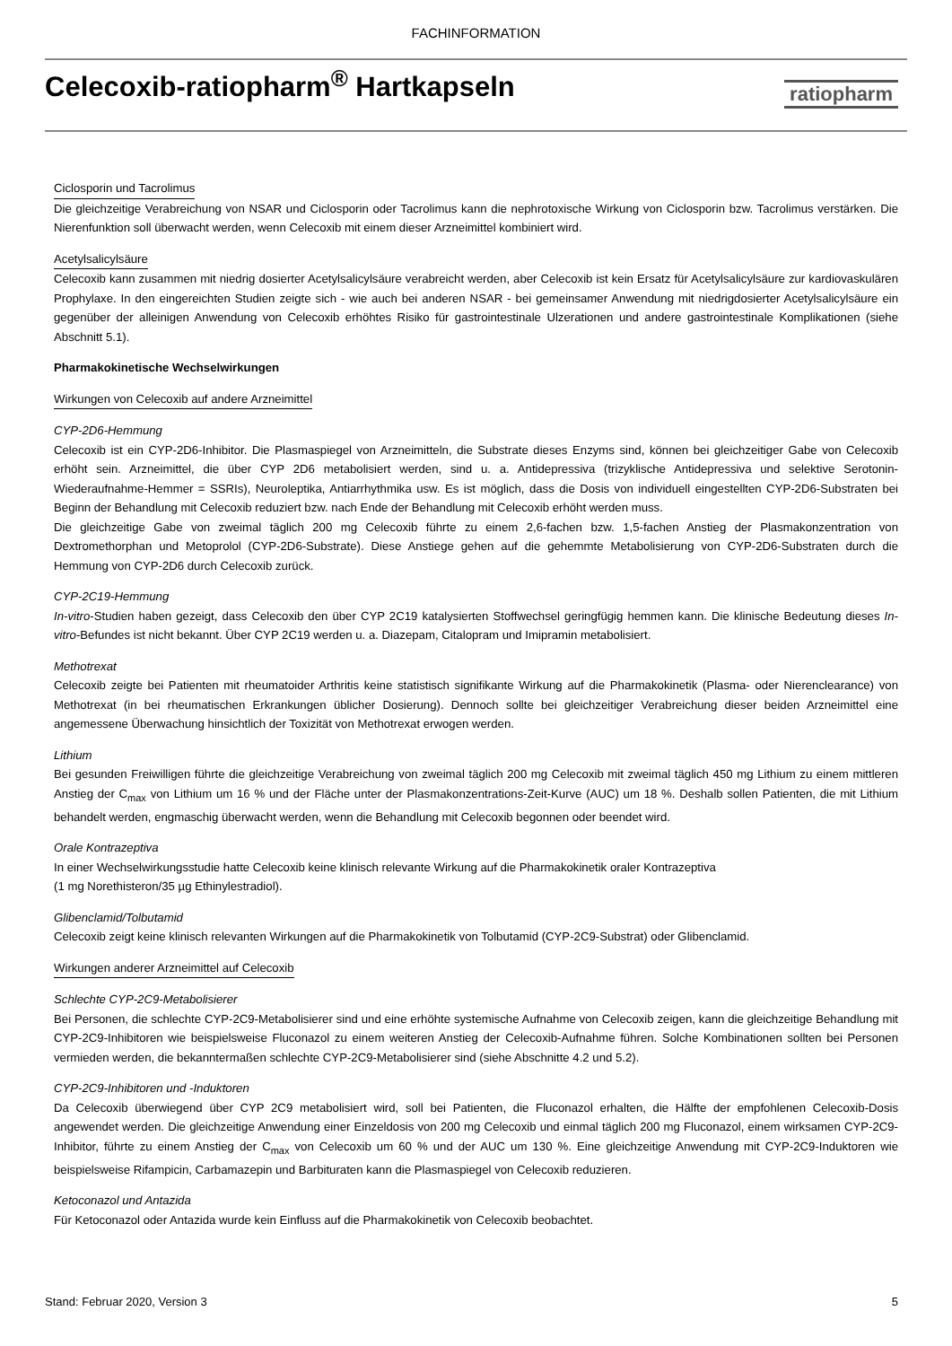FACHINFORMATION
Celecoxib-ratiopharm<sup>®</sup> Hartkapseln
ratiopharm
Ciclosporin und Tacrolimus
Die gleichzeitige Verabreichung von NSAR und Ciclosporin oder Tacrolimus kann die nephrotoxische Wirkung von Ciclosporin bzw. Tacrolimus verstärken. Die Nierenfunktion soll überwacht werden, wenn Celecoxib mit einem dieser Arzneimittel kombiniert wird.
Acetylsalicylsäure
Celecoxib kann zusammen mit niedrig dosierter Acetylsalicylsäure verabreicht werden, aber Celecoxib ist kein Ersatz für Acetylsalicylsäure zur kardiovaskulären Prophylaxe. In den eingereichten Studien zeigte sich - wie auch bei anderen NSAR - bei gemeinsamer Anwendung mit niedrigdosierter Acetylsalicylsäure ein gegenüber der alleinigen Anwendung von Celecoxib erhöhtes Risiko für gastrointestinale Ulzerationen und andere gastrointestinale Komplikationen (siehe Abschnitt 5.1).
Pharmakokinetische Wechselwirkungen
Wirkungen von Celecoxib auf andere Arzneimittel
CYP-2D6-Hemmung
Celecoxib ist ein CYP-2D6-Inhibitor. Die Plasmaspiegel von Arzneimitteln, die Substrate dieses Enzyms sind, können bei gleichzeitiger Gabe von Celecoxib erhöht sein. Arzneimittel, die über CYP 2D6 metabolisiert werden, sind u. a. Antidepressiva (trizyklische Antidepressiva und selektive Serotonin-Wiederaufnahme-Hemmer = SSRIs), Neuroleptika, Antiarrhythmika usw. Es ist möglich, dass die Dosis von individuell eingestellten CYP-2D6-Substraten bei Beginn der Behandlung mit Celecoxib reduziert bzw. nach Ende der Behandlung mit Celecoxib erhöht werden muss.
Die gleichzeitige Gabe von zweimal täglich 200 mg Celecoxib führte zu einem 2,6-fachen bzw. 1,5-fachen Anstieg der Plasmakonzentration von Dextromethorphan und Metoprolol (CYP-2D6-Substrate). Diese Anstiege gehen auf die gehemmte Metabolisierung von CYP-2D6-Substraten durch die Hemmung von CYP-2D6 durch Celecoxib zurück.
CYP-2C19-Hemmung
In-vitro-Studien haben gezeigt, dass Celecoxib den über CYP 2C19 katalysierten Stoffwechsel geringfügig hemmen kann. Die klinische Bedeutung dieses In-vitro-Befundes ist nicht bekannt. Über CYP 2C19 werden u. a. Diazepam, Citalopram und Imipramin metabolisiert.
Methotrexat
Celecoxib zeigte bei Patienten mit rheumatoider Arthritis keine statistisch signifikante Wirkung auf die Pharmakokinetik (Plasma- oder Nierenclearance) von Methotrexat (in bei rheumatischen Erkrankungen üblicher Dosierung). Dennoch sollte bei gleichzeitiger Verabreichung dieser beiden Arzneimittel eine angemessene Überwachung hinsichtlich der Toxizität von Methotrexat erwogen werden.
Lithium
Bei gesunden Freiwilligen führte die gleichzeitige Verabreichung von zweimal täglich 200 mg Celecoxib mit zweimal täglich 450 mg Lithium zu einem mittleren Anstieg der C<sub>max</sub> von Lithium um 16 % und der Fläche unter der Plasmakonzentrations-Zeit-Kurve (AUC) um 18 %. Deshalb sollen Patienten, die mit Lithium behandelt werden, engmaschig überwacht werden, wenn die Behandlung mit Celecoxib begonnen oder beendet wird.
Orale Kontrazeptiva
In einer Wechselwirkungsstudie hatte Celecoxib keine klinisch relevante Wirkung auf die Pharmakokinetik oraler Kontrazeptiva
(1 mg Norethisteron/35 µg Ethinylestradiol).
Glibenclamid/Tolbutamid
Celecoxib zeigt keine klinisch relevanten Wirkungen auf die Pharmakokinetik von Tolbutamid (CYP-2C9-Substrat) oder Glibenclamid.
Wirkungen anderer Arzneimittel auf Celecoxib
Schlechte CYP-2C9-Metabolisierer
Bei Personen, die schlechte CYP-2C9-Metabolisierer sind und eine erhöhte systemische Aufnahme von Celecoxib zeigen, kann die gleichzeitige Behandlung mit CYP-2C9-Inhibitoren wie beispielsweise Fluconazol zu einem weiteren Anstieg der Celecoxib-Aufnahme führen. Solche Kombinationen sollten bei Personen vermieden werden, die bekanntermaßen schlechte CYP-2C9-Metabolisierer sind (siehe Abschnitte 4.2 und 5.2).
CYP-2C9-Inhibitoren und -Induktoren
Da Celecoxib überwiegend über CYP 2C9 metabolisiert wird, soll bei Patienten, die Fluconazol erhalten, die Hälfte der empfohlenen Celecoxib-Dosis angewendet werden. Die gleichzeitige Anwendung einer Einzeldosis von 200 mg Celecoxib und einmal täglich 200 mg Fluconazol, einem wirksamen CYP-2C9-Inhibitor, führte zu einem Anstieg der C<sub>max</sub> von Celecoxib um 60 % und der AUC um 130 %. Eine gleichzeitige Anwendung mit CYP-2C9-Induktoren wie beispielsweise Rifampicin, Carbamazepin und Barbituraten kann die Plasmaspiegel von Celecoxib reduzieren.
Ketoconazol und Antazida
Für Ketoconazol oder Antazida wurde kein Einfluss auf die Pharmakokinetik von Celecoxib beobachtet.
Stand: Februar 2020, Version 3 5